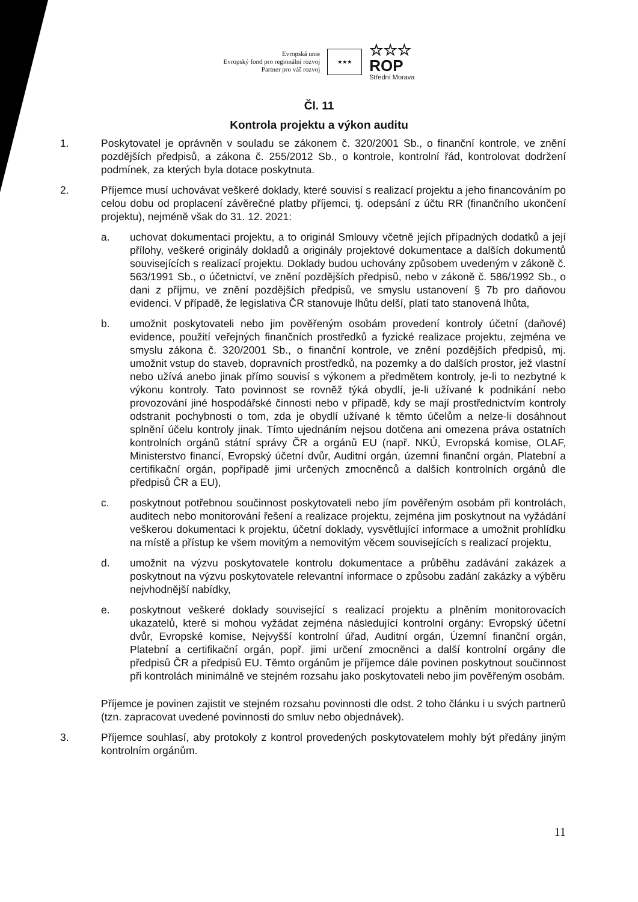Evropská unie
Evropský fond pro regionální rozvoj
Partner pro váš rozvoj
★★★
☆☆☆
ROP
Střední Morava
Čl. 11
Kontrola projektu a výkon auditu
1. Poskytovatel je oprávněn v souladu se zákonem č. 320/2001 Sb., o finanční kontrole, ve znění pozdějších předpisů, a zákona č. 255/2012 Sb., o kontrole, kontrolní řád, kontrolovat dodržení podmínek, za kterých byla dotace poskytnuta.
2. Příjemce musí uchovávat veškeré doklady, které souvisí s realizací projektu a jeho financováním po celou dobu od proplacení závěrečné platby příjemci, tj. odepsání z účtu RR (finančního ukončení projektu), nejméně však do 31. 12. 2021:
a. uchovat dokumentaci projektu, a to originál Smlouvy včetně jejích případných dodatků a její přílohy, veškeré originály dokladů a originály projektové dokumentace a dalších dokumentů souvisejících s realizací projektu. Doklady budou uchovány způsobem uvedeným v zákoně č. 563/1991 Sb., o účetnictví, ve znění pozdějších předpisů, nebo v zákoně č. 586/1992 Sb., o dani z příjmu, ve znění pozdějších předpisů, ve smyslu ustanovení § 7b pro daňovou evidenci. V případě, že legislativa ČR stanovuje lhůtu delší, platí tato stanovená lhůta,
b. umožnit poskytovateli nebo jim pověřeným osobám provedení kontroly účetní (daňové) evidence, použití veřejných finančních prostředků a fyzické realizace projektu, zejména ve smyslu zákona č. 320/2001 Sb., o finanční kontrole, ve znění pozdějších předpisů, mj. umožnit vstup do staveb, dopravních prostředků, na pozemky a do dalších prostor, jež vlastní nebo užívá anebo jinak přímo souvisí s výkonem a předmětem kontroly, je-li to nezbytné k výkonu kontroly. Tato povinnost se rovněž týká obydlí, je-li užívané k podnikání nebo provozování jiné hospodářské činnosti nebo v případě, kdy se mají prostřednictvím kontroly odstranit pochybnosti o tom, zda je obydlí užívané k těmto účelům a nelze-li dosáhnout splnění účelu kontroly jinak. Tímto ujednáním nejsou dotčena ani omezena práva ostatních kontrolních orgánů státní správy ČR a orgánů EU (např. NKÚ, Evropská komise, OLAF, Ministerstvo financí, Evropský účetní dvůr, Auditní orgán, územní finanční orgán, Platební a certifikační orgán, popřípadě jimi určených zmocněnců a dalších kontrolních orgánů dle předpisů ČR a EU),
c. poskytnout potřebnou součinnost poskytovateli nebo jím pověřeným osobám při kontrolách, auditech nebo monitorování řešení a realizace projektu, zejména jim poskytnout na vyžádání veškerou dokumentaci k projektu, účetní doklady, vysvětlující informace a umožnit prohlídku na místě a přístup ke všem movitým a nemovitým věcem souvisejících s realizací projektu,
d. umožnit na výzvu poskytovatele kontrolu dokumentace a průběhu zadávání zakázek a poskytnout na výzvu poskytovatele relevantní informace o způsobu zadání zakázky a výběru nejvhodnější nabídky,
e. poskytnout veškeré doklady související s realizací projektu a plněním monitorovacích ukazatelů, které si mohou vyžádat zejména následující kontrolní orgány: Evropský účetní dvůr, Evropské komise, Nejvyšší kontrolní úřad, Auditní orgán, Územní finanční orgán, Platební a certifikační orgán, popř. jimi určení zmocněnci a další kontrolní orgány dle předpisů ČR a předpisů EU. Těmto orgánům je příjemce dále povinen poskytnout součinnost při kontrolách minimálně ve stejném rozsahu jako poskytovateli nebo jim pověřeným osobám.
Příjemce je povinen zajistit ve stejném rozsahu povinnosti dle odst. 2 toho článku i u svých partnerů (tzn. zapracovat uvedené povinnosti do smluv nebo objednávek).
3. Příjemce souhlasí, aby protokoly z kontrol provedených poskytovatelem mohly být předány jiným kontrolním orgánům.
11